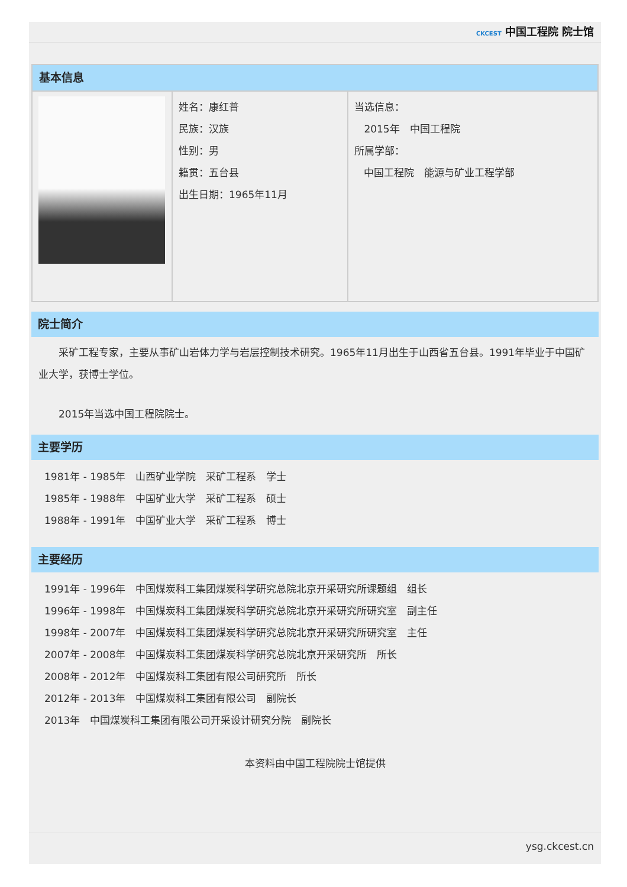CKCEST 中国工程院 院士馆
基本信息
| | 姓名：康红普 民族：汉族 性别：男 籍贯：五台县 出生日期：1965年11月 | 当选信息： 2015年 中国工程院 所属学部： 中国工程院 能源与矿业工程学部 |
院士简介
　　采矿工程专家，主要从事矿山岩体力学与岩层控制技术研究。1965年11月出生于山西省五台县。1991年毕业于中国矿业大学，获博士学位。
　　2015年当选中国工程院院士。
主要学历
1981年 - 1985年　山西矿业学院　采矿工程系　学士
1985年 - 1988年　中国矿业大学　采矿工程系　硕士
1988年 - 1991年　中国矿业大学　采矿工程系　博士
主要经历
1991年 - 1996年　中国煤炭科工集团煤炭科学研究总院北京开采研究所课题组　组长
1996年 - 1998年　中国煤炭科工集团煤炭科学研究总院北京开采研究所研究室　副主任
1998年 - 2007年　中国煤炭科工集团煤炭科学研究总院北京开采研究所研究室　主任
2007年 - 2008年　中国煤炭科工集团煤炭科学研究总院北京开采研究所　所长
2008年 - 2012年　中国煤炭科工集团有限公司研究所　所长
2012年 - 2013年　中国煤炭科工集团有限公司　副院长
2013年　中国煤炭科工集团有限公司开采设计研究分院　副院长
本资料由中国工程院院士馆提供
ysg.ckcest.cn